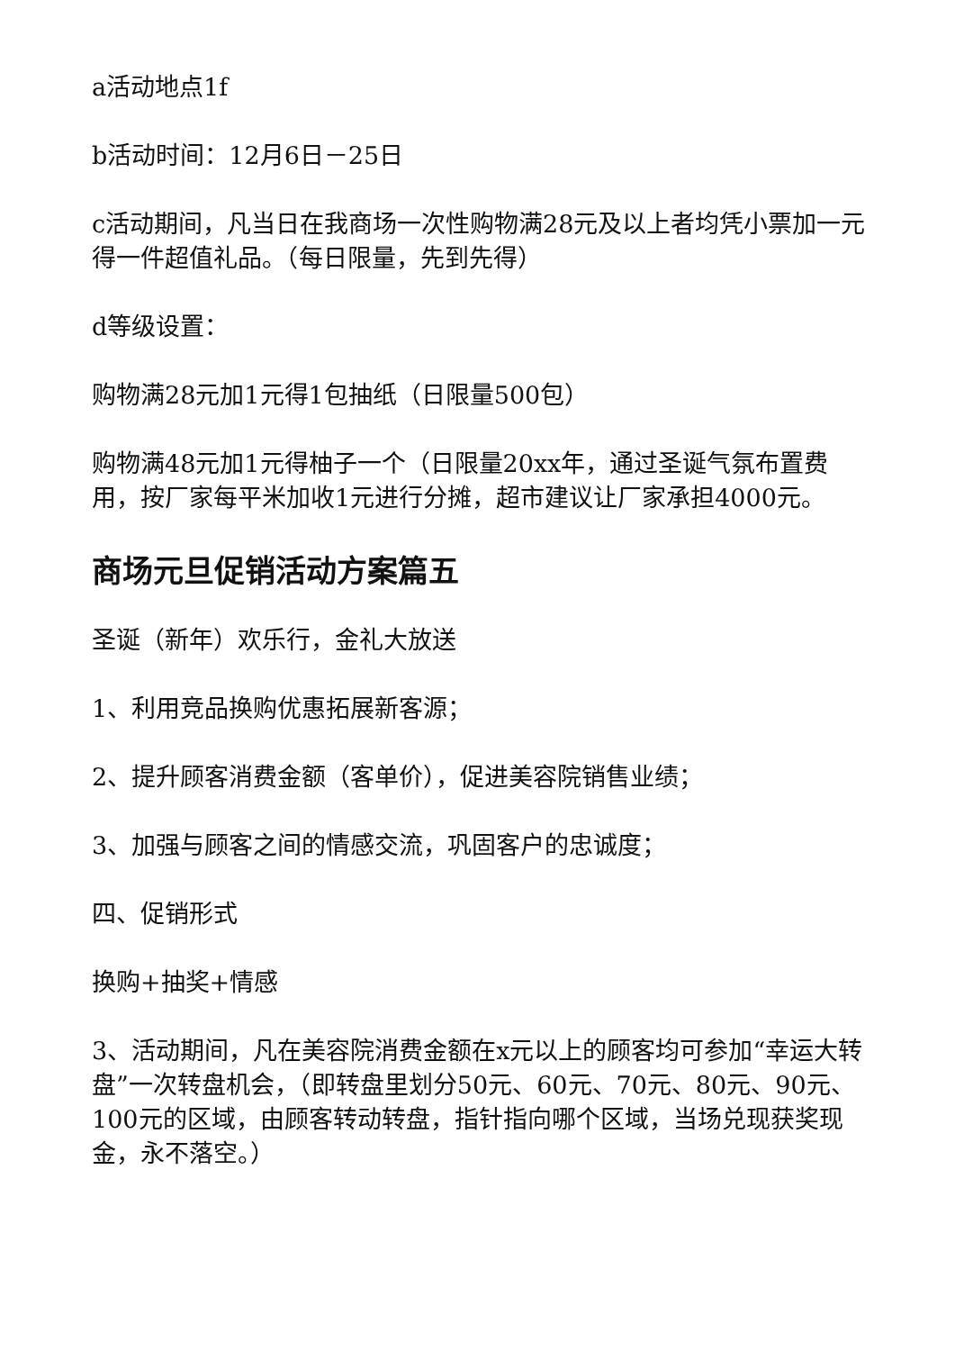a活动地点1f
b活动时间：12月6日－25日
c活动期间，凡当日在我商场一次性购物满28元及以上者均凭小票加一元得一件超值礼品。（每日限量，先到先得）
d等级设置：
购物满28元加1元得1包抽纸（日限量500包）
购物满48元加1元得柚子一个（日限量20xx年，通过圣诞气氛布置费用，按厂家每平米加收1元进行分摊，超市建议让厂家承担4000元。
商场元旦促销活动方案篇五
圣诞（新年）欢乐行，金礼大放送
1、利用竞品换购优惠拓展新客源；
2、提升顾客消费金额（客单价），促进美容院销售业绩；
3、加强与顾客之间的情感交流，巩固客户的忠诚度；
四、促销形式
换购+抽奖+情感
3、活动期间，凡在美容院消费金额在x元以上的顾客均可参加“幸运大转盘”一次转盘机会，（即转盘里划分50元、60元、70元、80元、90元、100元的区域，由顾客转动转盘，指针指向哪个区域，当场兑现获奖现金，永不落空。）